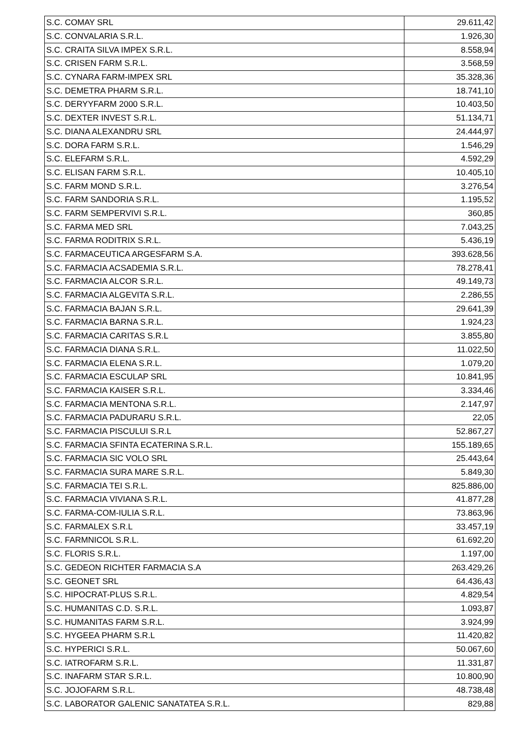| S.C. COMAY SRL | 29.611,42 |
| S.C. CONVALARIA S.R.L. | 1.926,30 |
| S.C. CRAITA SILVA IMPEX S.R.L. | 8.558,94 |
| S.C. CRISEN FARM S.R.L. | 3.568,59 |
| S.C. CYNARA FARM-IMPEX SRL | 35.328,36 |
| S.C. DEMETRA PHARM S.R.L. | 18.741,10 |
| S.C. DERYYFARM 2000 S.R.L. | 10.403,50 |
| S.C. DEXTER INVEST S.R.L. | 51.134,71 |
| S.C. DIANA ALEXANDRU SRL | 24.444,97 |
| S.C. DORA FARM S.R.L. | 1.546,29 |
| S.C. ELEFARM S.R.L. | 4.592,29 |
| S.C. ELISAN FARM S.R.L. | 10.405,10 |
| S.C. FARM MOND S.R.L. | 3.276,54 |
| S.C. FARM SANDORIA S.R.L. | 1.195,52 |
| S.C. FARM SEMPERVIVI S.R.L. | 360,85 |
| S.C. FARMA MED SRL | 7.043,25 |
| S.C. FARMA RODITRIX S.R.L. | 5.436,19 |
| S.C. FARMACEUTICA ARGESFARM S.A. | 393.628,56 |
| S.C. FARMACIA ACSADEMIA S.R.L. | 78.278,41 |
| S.C. FARMACIA ALCOR S.R.L. | 49.149,73 |
| S.C. FARMACIA ALGEVITA S.R.L. | 2.286,55 |
| S.C. FARMACIA BAJAN S.R.L. | 29.641,39 |
| S.C. FARMACIA BARNA S.R.L. | 1.924,23 |
| S.C. FARMACIA CARITAS S.R.L | 3.855,80 |
| S.C. FARMACIA DIANA S.R.L. | 11.022,50 |
| S.C. FARMACIA ELENA S.R.L. | 1.079,20 |
| S.C. FARMACIA ESCULAP SRL | 10.841,95 |
| S.C. FARMACIA KAISER S.R.L. | 3.334,46 |
| S.C. FARMACIA MENTONA S.R.L. | 2.147,97 |
| S.C. FARMACIA PADURARU S.R.L. | 22,05 |
| S.C. FARMACIA PISCULUI S.R.L | 52.867,27 |
| S.C. FARMACIA SFINTA ECATERINA S.R.L. | 155.189,65 |
| S.C. FARMACIA SIC VOLO SRL | 25.443,64 |
| S.C. FARMACIA SURA MARE S.R.L. | 5.849,30 |
| S.C. FARMACIA TEI S.R.L. | 825.886,00 |
| S.C. FARMACIA VIVIANA S.R.L. | 41.877,28 |
| S.C. FARMA-COM-IULIA S.R.L. | 73.863,96 |
| S.C. FARMALEX S.R.L | 33.457,19 |
| S.C. FARMNICOL S.R.L. | 61.692,20 |
| S.C. FLORIS S.R.L. | 1.197,00 |
| S.C. GEDEON RICHTER FARMACIA S.A | 263.429,26 |
| S.C. GEONET SRL | 64.436,43 |
| S.C. HIPOCRAT-PLUS S.R.L. | 4.829,54 |
| S.C. HUMANITAS C.D. S.R.L. | 1.093,87 |
| S.C. HUMANITAS FARM S.R.L. | 3.924,99 |
| S.C. HYGEEA PHARM S.R.L | 11.420,82 |
| S.C. HYPERICI S.R.L. | 50.067,60 |
| S.C. IATROFARM S.R.L. | 11.331,87 |
| S.C. INAFARM STAR S.R.L. | 10.800,90 |
| S.C. JOJOFARM S.R.L. | 48.738,48 |
| S.C. LABORATOR GALENIC SANATATEA S.R.L. | 829,88 |